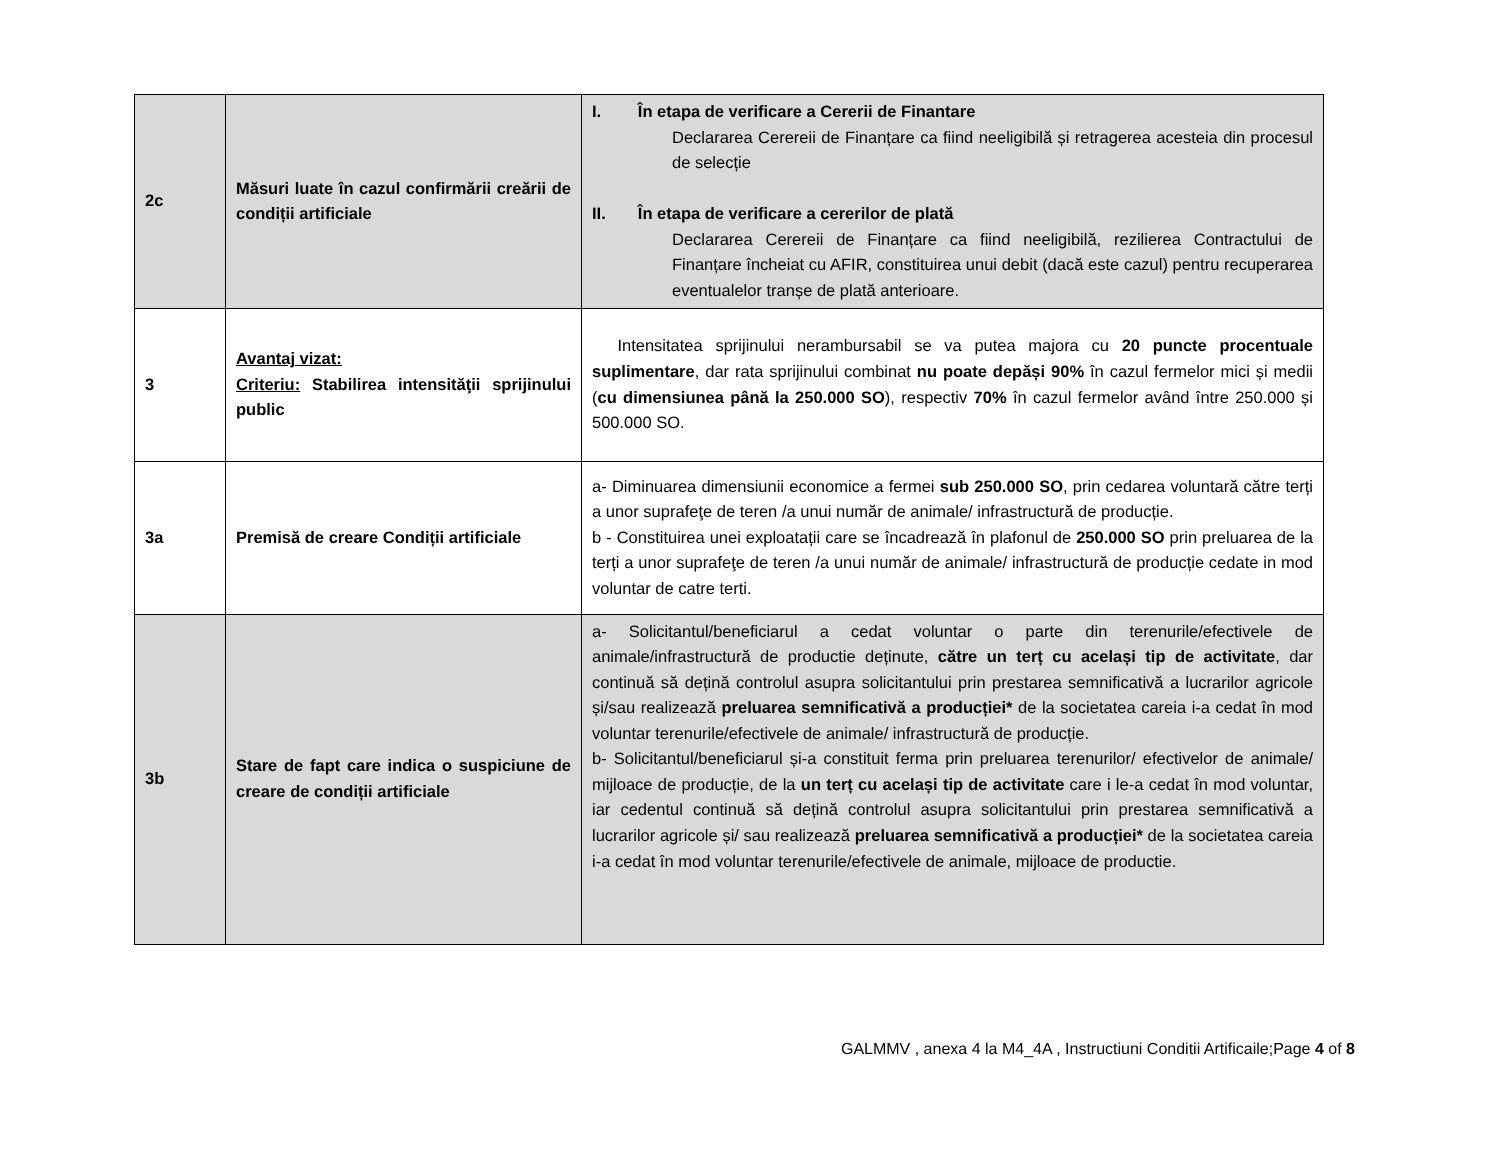| 2c | Măsuri luate în cazul confirmării creării de condiții artificiale | I. În etapa de verificare a Cererii de Finantare Declararea Cerereii de Finanțare ca fiind neeligibilă și retragerea acesteia din procesul de selecție II. În etapa de verificare a cererilor de plată Declararea Cerereii de Finanțare ca fiind neeligibilă, rezilierea Contractului de Finanțare încheiat cu AFIR, constituirea unui debit (dacă este cazul) pentru recuperarea eventualelor tranșe de plată anterioare. |
| 3 | Avantaj vizat: Criteriu: Stabilirea intensităţii sprijinului public | Intensitatea sprijinului nerambursabil se va putea majora cu 20 puncte procentuale suplimentare , dar rata sprijinului combinat nu poate depăși 90% în cazul fermelor mici și medii ( cu dimensiunea până la 250.000 SO ), respectiv 70% în cazul fermelor având între 250.000 și 500.000 SO. |
| 3a | Premisă de creare Condiții artificiale | a- Diminuarea dimensiunii economice a fermei sub 250.000 SO , prin cedarea voluntară către terți a unor suprafeţe de teren /a unui număr de animale/ infrastructură de producție. b - Constituirea unei exploatații care se încadrează în plafonul de 250.000 SO prin preluarea de la terți a unor suprafeţe de teren /a unui număr de animale/ infrastructură de producție cedate in mod voluntar de catre terti. |
| 3b | Stare de fapt care indica o suspiciune de creare de condiții artificiale | a- Solicitantul/beneficiarul a cedat voluntar o parte din terenurile/efectivele de animale/infrastructură de productie deținute, către un terț cu același tip de activitate , dar continuă să dețină controlul asupra solicitantului prin prestarea semnificativă a lucrarilor agricole și/sau realizează preluarea semnificativă a producției* de la societatea careia i-a cedat în mod voluntar terenurile/efectivele de animale/ infrastructură de producție. b- Solicitantul/beneficiarul și-a constituit ferma prin preluarea terenurilor/ efectivelor de animale/ mijloace de producție, de la un terț cu același tip de activitate care i le-a cedat în mod voluntar, iar cedentul continuă să dețină controlul asupra solicitantului prin prestarea semnificativă a lucrarilor agricole și/ sau realizează preluarea semnificativă a producției* de la societatea careia i-a cedat în mod voluntar terenurile/efectivele de animale, mijloace de productie. |
GALMMV , anexa 4 la M4_4A , Instructiuni Conditii Artificaile;Page 4 of 8